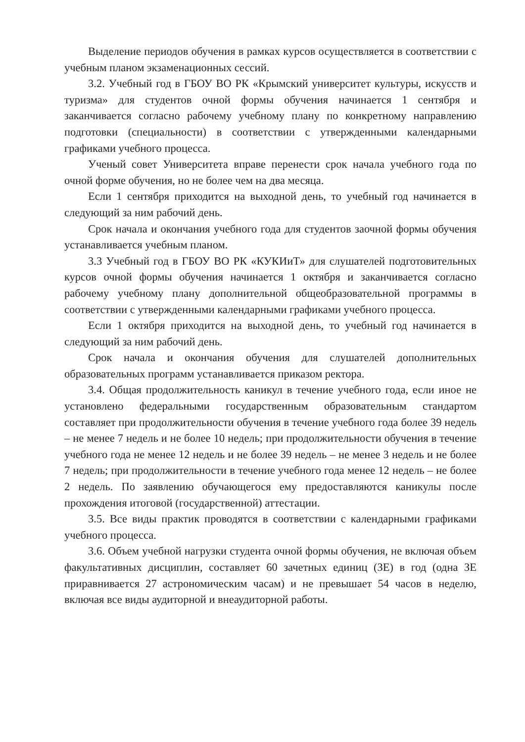Выделение периодов обучения в рамках курсов осуществляется в соответствии с учебным планом экзаменационных сессий.
3.2. Учебный год в ГБОУ ВО РК «Крымский университет культуры, искусств и туризма» для студентов очной формы обучения начинается 1 сентября и заканчивается согласно рабочему учебному плану по конкретному направлению подготовки (специальности) в соответствии с утвержденными календарными графиками учебного процесса.
Ученый совет Университета вправе перенести срок начала учебного года по очной форме обучения, но не более чем на два месяца.
Если 1 сентября приходится на выходной день, то учебный год начинается в следующий за ним рабочий день.
Срок начала и окончания учебного года для студентов заочной формы обучения устанавливается учебным планом.
3.3 Учебный год в ГБОУ ВО РК «КУКИиТ» для слушателей подготовительных курсов очной формы обучения начинается 1 октября и заканчивается согласно рабочему учебному плану дополнительной общеобразовательной программы в соответствии с утвержденными календарными графиками учебного процесса.
Если 1 октября приходится на выходной день, то учебный год начинается в следующий за ним рабочий день.
Срок начала и окончания обучения для слушателей дополнительных образовательных программ устанавливается приказом ректора.
3.4. Общая продолжительность каникул в течение учебного года, если иное не установлено федеральными государственным образовательным стандартом составляет при продолжительности обучения в течение учебного года более 39 недель – не менее 7 недель и не более 10 недель; при продолжительности обучения в течение учебного года не менее 12 недель и не более 39 недель – не менее 3 недель и не более 7 недель; при продолжительности в течение учебного года менее 12 недель – не более 2 недель. По заявлению обучающегося ему предоставляются каникулы после прохождения итоговой (государственной) аттестации.
3.5. Все виды практик проводятся в соответствии с календарными графиками учебного процесса.
3.6. Объем учебной нагрузки студента очной формы обучения, не включая объем факультативных дисциплин, составляет 60 зачетных единиц (ЗЕ) в год (одна ЗЕ приравнивается 27 астрономическим часам) и не превышает 54 часов в неделю, включая все виды аудиторной и внеаудиторной работы.